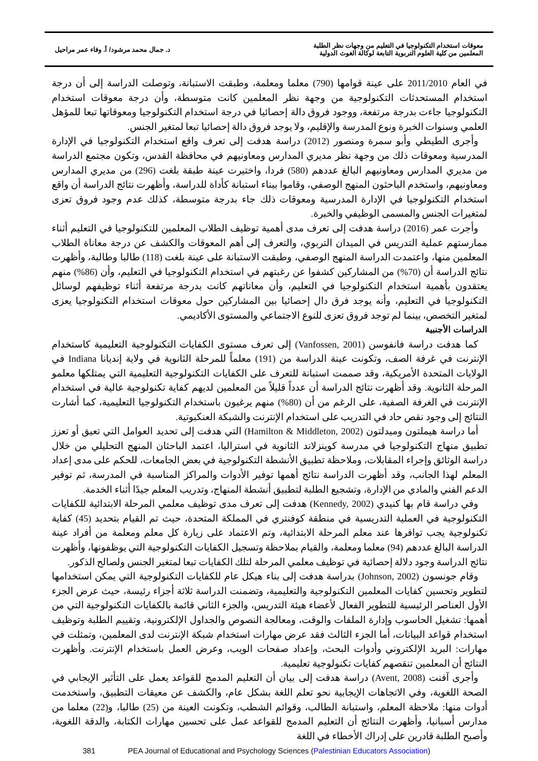معوقات استخدام التكنولوجيا في التعليم من وجهات نظر الطلبة
المعلمين من كلية العلوم التربوية التابعة لوكالة الغوث الدولية
د. جمال محمد مرشود/ أ. وفاء عمر مراحيل
في العام 2011/2010 على عينة قوامها (790) معلما ومعلمة، وطبقت الاستبانة، وتوصلت الدراسة إلى أن درجة استخدام المستحدثات التكنولوجية من وجهة نظر المعلمين كانت متوسطة، وأن درجة معوقات استخدام التكنولوجيا جاءت بدرجة مرتفعة، ووجود فروق دالة إحصائيا في درجة استخدام التكنولوجيا ومعوقاتها تبعا للمؤهل العلمي وسنوات الخبرة ونوع المدرسة والإقليم، ولا يوجد فروق دالة إحصائيا تبعا لمتغير الجنس.
وأجرى الطيطي وأبو سمرة ومنصور (2012) دراسة هدفت إلى تعرف واقع استخدام التكنولوجيا في الإدارة المدرسية ومعوقات ذلك من وجهة نظر مديري المدارس ومعاونيهم في محافظة القدس، وتكون مجتمع الدراسة من مديري المدارس ومعاونيهم البالغ عددهم (580) فردا، واختيرت عينة طبقة بلغت (296) من مديري المدارس ومعاونيهم، واستخدم الباحثون المنهج الوصفي، وقاموا ببناء استبانة كأداة للدراسة، وأظهرت نتائج الدراسة أن واقع استخدام التكنولوجيا في الإدارة المدرسية ومعوقات ذلك جاء بدرجة متوسطة، كذلك عدم وجود فروق تعزى لمتغيرات الجنس والمسمى الوظيفي والخبرة.
وأجرت عمر (2016) دراسة هدفت إلى تعرف مدى أهمية توظيف الطلاب المعلمين للتكنولوجيا في التعليم أثناء ممارستهم عملية التدريس في الميدان التربوي، والتعرف إلى أهم المعوقات والكشف عن درجة معاناة الطلاب المعلمين منها، واعتمدت الدراسة المنهج الوصفي، وطبقت الاستبانة على عينة بلغت (118) طالبا وطالبة، وأظهرت نتائج الدراسة أن (70%) من المشاركين كشفوا عن رغبتهم في استخدام التكنولوجيا في التعليم، وأن (86%) منهم يعتقدون بأهمية استخدام التكنولوجيا في التعليم، وأن معاناتهم كانت بدرجة مرتفعة أثناء توظيفهم لوسائل التكنولوجيا في التعليم، وأنه يوجد فرق دال إحصائيا بين المشاركين حول معوقات استخدام التكنولوجيا يعزى لمتغير التخصص، بينما لم توجد فروق تعزى للنوع الاجتماعي والمستوى الأكاديمي.
الدراسات الأجنبية
كما هدفت دراسة فانفوسن (Vanfossen, 2001) إلى تعرف مستوى الكفايات التكنولوجية التعليمية كاستخدام الإنترنت في غرفة الصف، وتكونت عينة الدراسة من (191) معلماً للمرحلة الثانوية في ولاية إنديانا Indiana في الولايات المتحدة الأمريكية، وقد صممت استبانة للتعرف على الكفايات التكنولوجية التعليمية التي يمتلكها معلمو المرحلة الثانوية. وقد أظهرت نتائج الدراسة أن عدداً قليلاً من المعلمين لديهم كفاية تكنولوجية عالية في استخدام الإنترنت في الغرفة الصفية، على الرغم من أن (80%) منهم يرغبون باستخدام التكنولوجيا التعليمية، كما أشارت النتائج إلى وجود نقص حاد في التدريب على استخدام الإنترنت والشبكة العنكبوتية.
أما دراسة هيملتون وميدلتون (Hamilton & Middleton, 2002) التي هدفت إلى تحديد العوامل التي تعيق أو تعزز تطبيق منهاج التكنولوجيا في مدرسة كوينزلاند الثانوية في استراليا، اعتمد الباحثان المنهج التحليلي من خلال دراسة الوثائق وإجراء المقابلات، وملاحظة تطبيق الأنشطة التكنولوجية في بعض الجامعات، للحكم على مدى إعداد المعلم لهذا الجانب، وقد أظهرت الدراسة نتائج أهمها توفير الأدوات والمراكز المناسبة في المدرسة، ثم توفير الدعم الفني والمادي من الإدارة، وتشجيع الطلبة لتطبيق أنشطة المنهاج، وتدريب المعلم جيدًا أثناء الخدمة.
وفي دراسة قام بها كنيدي (Kennedy, 2002) هدفت إلى تعرف مدى توظيف معلمي المرحلة الابتدائية للكفايات التكنولوجية في العملية التدريسية في منطقة كوفنتري في المملكة المتحدة، حيث تم القيام بتحديد (45) كفاية تكنولوجية يجب توافرها عند معلم المرحلة الابتدائية، وتم الاعتماد على زيارة كل معلم ومعلمة من أفراد عينة الدراسة البالغ عددهم (94) معلما ومعلمة، والقيام بملاحظة وتسجيل الكفايات التكنولوجية التي يوظفونها، وأظهرت نتائج الدراسة وجود دلالة إحصائية في توظيف معلمي المرحلة لتلك الكفايات تبعا لمتغير الجنس ولصالح الذكور.
وقام جونسون (Johnson, 2002) بدراسة هدفت إلى بناء هيكل عام للكفايات التكنولوجية التي يمكن استخدامها لتطوير وتحسين كفايات المعلمين التكنولوجية والتعليمية، وتضمنت الدراسة ثلاثة أجزاء رئيسة، حيث عرض الجزء الأول العناصر الرئيسية للتطوير الفعال لأعضاء هيئة التدريس، والجزء الثاني قائمة بالكفايات التكنولوجية التي من أهمها: تشغيل الحاسوب وإدارة الملفات والوقت، ومعالجة النصوص والجداول الإلكترونية، وتقييم الطلبة وتوظيف استخدام قواعد البيانات، أما الجزء الثالث فقد عرض مهارات استخدام شبكة الإنترنت لدى المعلمين، وتمثلت في مهارات: البريد الإلكتروني وأدوات البحث، وإعداد صفحات الويب، وعرض العمل باستخدام الإنترنت. وأظهرت النتائج أن المعلمين تنقصهم كفايات تكنولوجية تعليمية.
وأجرى آفنت (Avent, 2008) دراسة هدفت إلى بيان أن التعليم المدمج للقواعد يعمل على التأثير الإيجابي في الصحة اللغوية، وفي الاتجاهات الإيجابية نحو تعلم اللغة بشكل عام، والكشف عن معيقات التطبيق، واستخدمت أدوات منها: ملاحظة المعلم، واستبانة الطالب، وقوائم الشطب، وتكونت العينة من (25) طالبا، و(22) معلما من مدارس أسبانيا، وأظهرت النتائج أن التعليم المدمج للقواعد عمل على تحسين مهارات الكتابة، والدقة اللغوية، وأصبح الطلبة قادرين على إدراك الأخطاء في اللغة
381 PEA Journal of Educational and Psychology Sciences (Palestinian Educators Association)